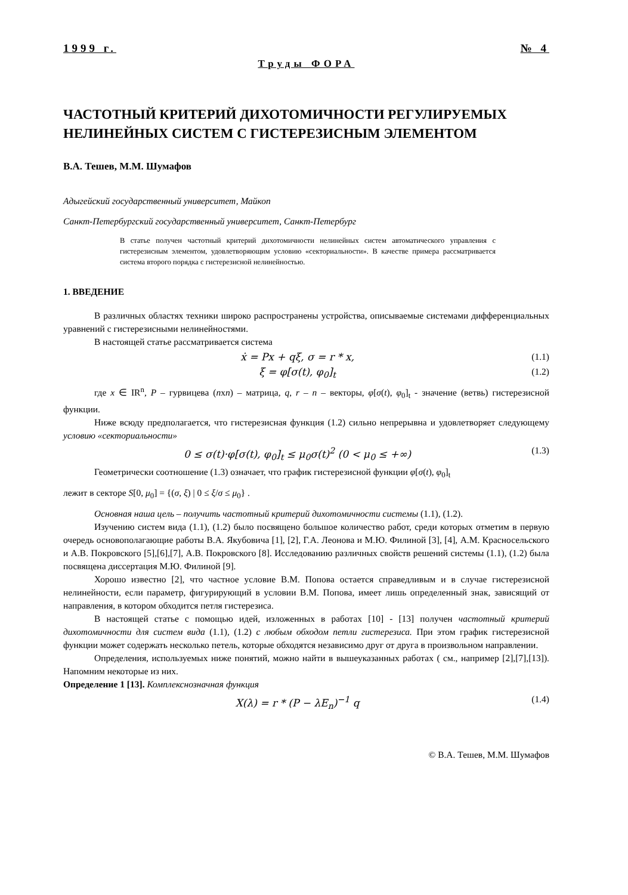1999 г. № 4
Труды ФОРА
ЧАСТОТНЫЙ КРИТЕРИЙ ДИХОТОМИЧНОСТИ РЕГУЛИРУЕМЫХ НЕЛИНЕЙНЫХ СИСТЕМ С ГИСТЕРЕЗИСНЫМ ЭЛЕМЕНТОМ
В.А. Тешев, М.М. Шумафов
Адыгейский государственный университет, Майкоп
Санкт-Петербургский государственный университет, Санкт-Петербург
В статье получен частотный критерий дихотомичности нелинейных систем автоматического управления с гистерезисным элементом, удовлетворяющим условию «секториальности». В качестве примера рассматривается система второго порядка с гистерезисной нелинейностью.
1. ВВЕДЕНИЕ
В различных областях техники широко распространены устройства, описываемые системами дифференциальных уравнений с гистерезисными нелинейностями.
В настоящей статье рассматривается система
ẋ = Px + qξ, σ = r * x, (1.1)
ξ = φ[σ(t), φ<sub>0</sub>]<sub>t</sub> (1.2)
где x ∈ IR<sup>n</sup>, P – гурвицева (nxn) – матрица, q, r – n – векторы, φ[σ(t), φ<sub>0</sub>]<sub>t</sub> - значение (ветвь) гистерезисной функции.
Ниже всюду предполагается, что гистерезисная функция (1.2) сильно непрерывна и удовлетворяет следующему условию «секториальности»
0 ≤ σ(t)·φ[σ(t), φ<sub>0</sub>]<sub>t</sub> ≤ μ<sub>0</sub>σ(t)<sup>2</sup> (0 < μ<sub>0</sub> ≤ +∞) (1.3)
Геометрически соотношение (1.3) означает, что график гистерезисной функции φ[σ(t), φ<sub>0</sub>]<sub>t</sub>
лежит в секторе S[0, μ<sub>0</sub>] = {(σ, ξ) | 0 ≤ ξ/σ ≤ μ<sub>0</sub>} .
Основная наша цель – получить частотный критерий дихотомичности системы (1.1), (1.2).
Изучению систем вида (1.1), (1.2) было посвящено большое количество работ, среди которых отметим в первую очередь основополагающие работы В.А. Якубовича [1], [2], Г.А. Леонова и М.Ю. Филиной [3], [4], А.М. Красносельского и А.В. Покровского [5],[6],[7], А.В. Покровского [8]. Исследованию различных свойств решений системы (1.1), (1.2) была посвящена диссертация М.Ю. Филиной [9].
Хорошо известно [2], что частное условие В.М. Попова остается справедливым и в случае гистерезисной нелинейности, если параметр, фигурирующий в условии В.М. Попова, имеет лишь определенный знак, зависящий от направления, в котором обходится петля гистерезиса.
В настоящей статье с помощью идей, изложенных в работах [10] - [13] получен частотный критерий дихотомичности для систем вида (1.1), (1.2) с любым обходом петли гистерезиса. При этом график гистерезисной функции может содержать несколько петель, которые обходятся независимо друг от друга в произвольном направлении.
Определения, используемых ниже понятий, можно найти в вышеуказанных работах ( см., например [2],[7],[13]). Напомним некоторые из них.
Определение 1 [13]. Комплекснозначная функция
X(λ) = r * (P − λE<sub>n</sub>)<sup>−1</sup> q (1.4)
© В.А. Тешев, М.М. Шумафов